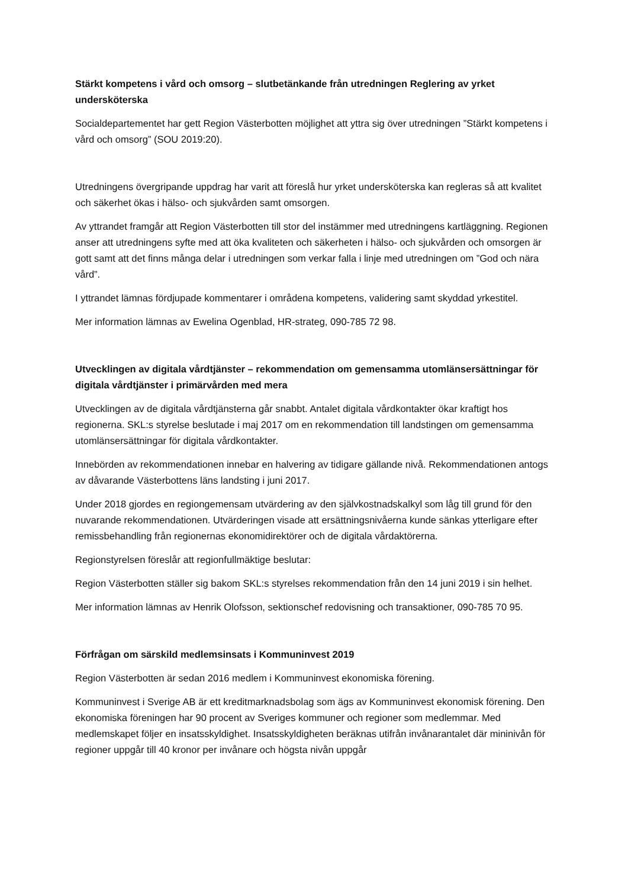Stärkt kompetens i vård och omsorg – slutbetänkande från utredningen Reglering av yrket undersköterska
Socialdepartementet har gett Region Västerbotten möjlighet att yttra sig över utredningen ”Stärkt kompetens i vård och omsorg” (SOU 2019:20).
Utredningens övergripande uppdrag har varit att föreslå hur yrket undersköterska kan regleras så att kvalitet och säkerhet ökas i hälso- och sjukvården samt omsorgen.
Av yttrandet framgår att Region Västerbotten till stor del instämmer med utredningens kartläggning. Regionen anser att utredningens syfte med att öka kvaliteten och säkerheten i hälso- och sjukvården och omsorgen är gott samt att det finns många delar i utredningen som verkar falla i linje med utredningen om ”God och nära vård”.
I yttrandet lämnas fördjupade kommentarer i områdena kompetens, validering samt skyddad yrkestitel.
Mer information lämnas av Ewelina Ogenblad, HR-strateg, 090-785 72 98.
Utvecklingen av digitala vårdtjänster – rekommendation om gemensamma utomlänsersättningar för digitala vårdtjänster i primärvården med mera
Utvecklingen av de digitala vårdtjänsterna går snabbt. Antalet digitala vårdkontakter ökar kraftigt hos regionerna. SKL:s styrelse beslutade i maj 2017 om en rekommendation till landstingen om gemensamma utomlänsersättningar för digitala vårdkontakter.
Innebörden av rekommendationen innebar en halvering av tidigare gällande nivå. Rekommendationen antogs av dåvarande Västerbottens läns landsting i juni 2017.
Under 2018 gjordes en regiongemensam utvärdering av den självkostnadskalkyl som låg till grund för den nuvarande rekommendationen. Utvärderingen visade att ersättningsnivåerna kunde sänkas ytterligare efter remissbehandling från regionernas ekonomidirektörer och de digitala vårdaktörerna.
Regionstyrelsen föreslår att regionfullmäktige beslutar:
Region Västerbotten ställer sig bakom SKL:s styrelses rekommendation från den 14 juni 2019 i sin helhet.
Mer information lämnas av Henrik Olofsson, sektionschef redovisning och transaktioner, 090-785 70 95.
Förfrågan om särskild medlemsinsats i Kommuninvest 2019
Region Västerbotten är sedan 2016 medlem i Kommuninvest ekonomiska förening.
Kommuninvest i Sverige AB är ett kreditmarknadsbolag som ägs av Kommuninvest ekonomisk förening. Den ekonomiska föreningen har 90 procent av Sveriges kommuner och regioner som medlemmar. Med medlemskapet följer en insatsskyldighet. Insatsskyldigheten beräknas utifrån invånarantalet där mininivån för regioner uppgår till 40 kronor per invånare och högsta nivån uppgår